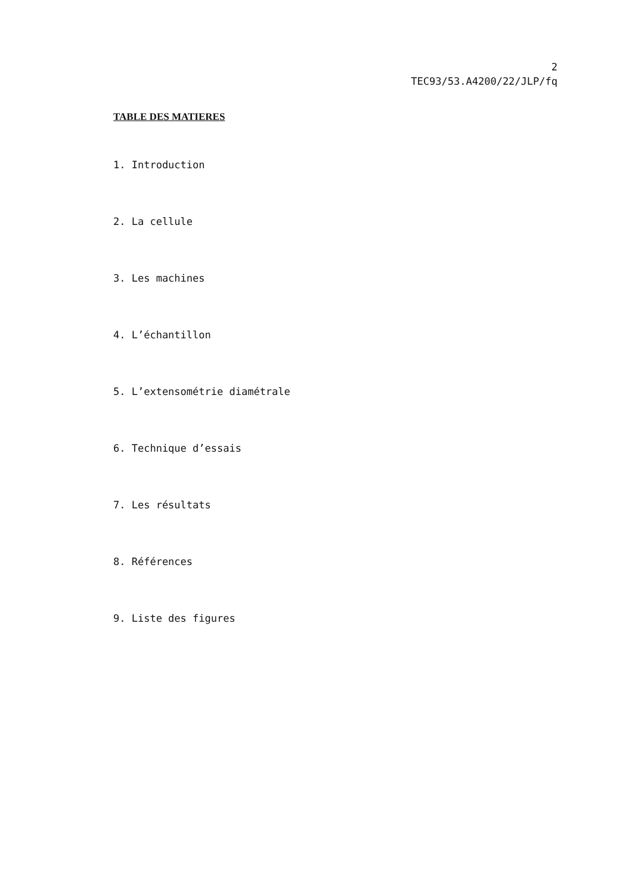2
TEC93/53.A4200/22/JLP/fq
TABLE DES MATIERES
1. Introduction
2. La cellule
3. Les machines
4. L’échantillon
5. L’extensométrie diamétrale
6. Technique d’essais
7. Les résultats
8. Références
9. Liste des figures